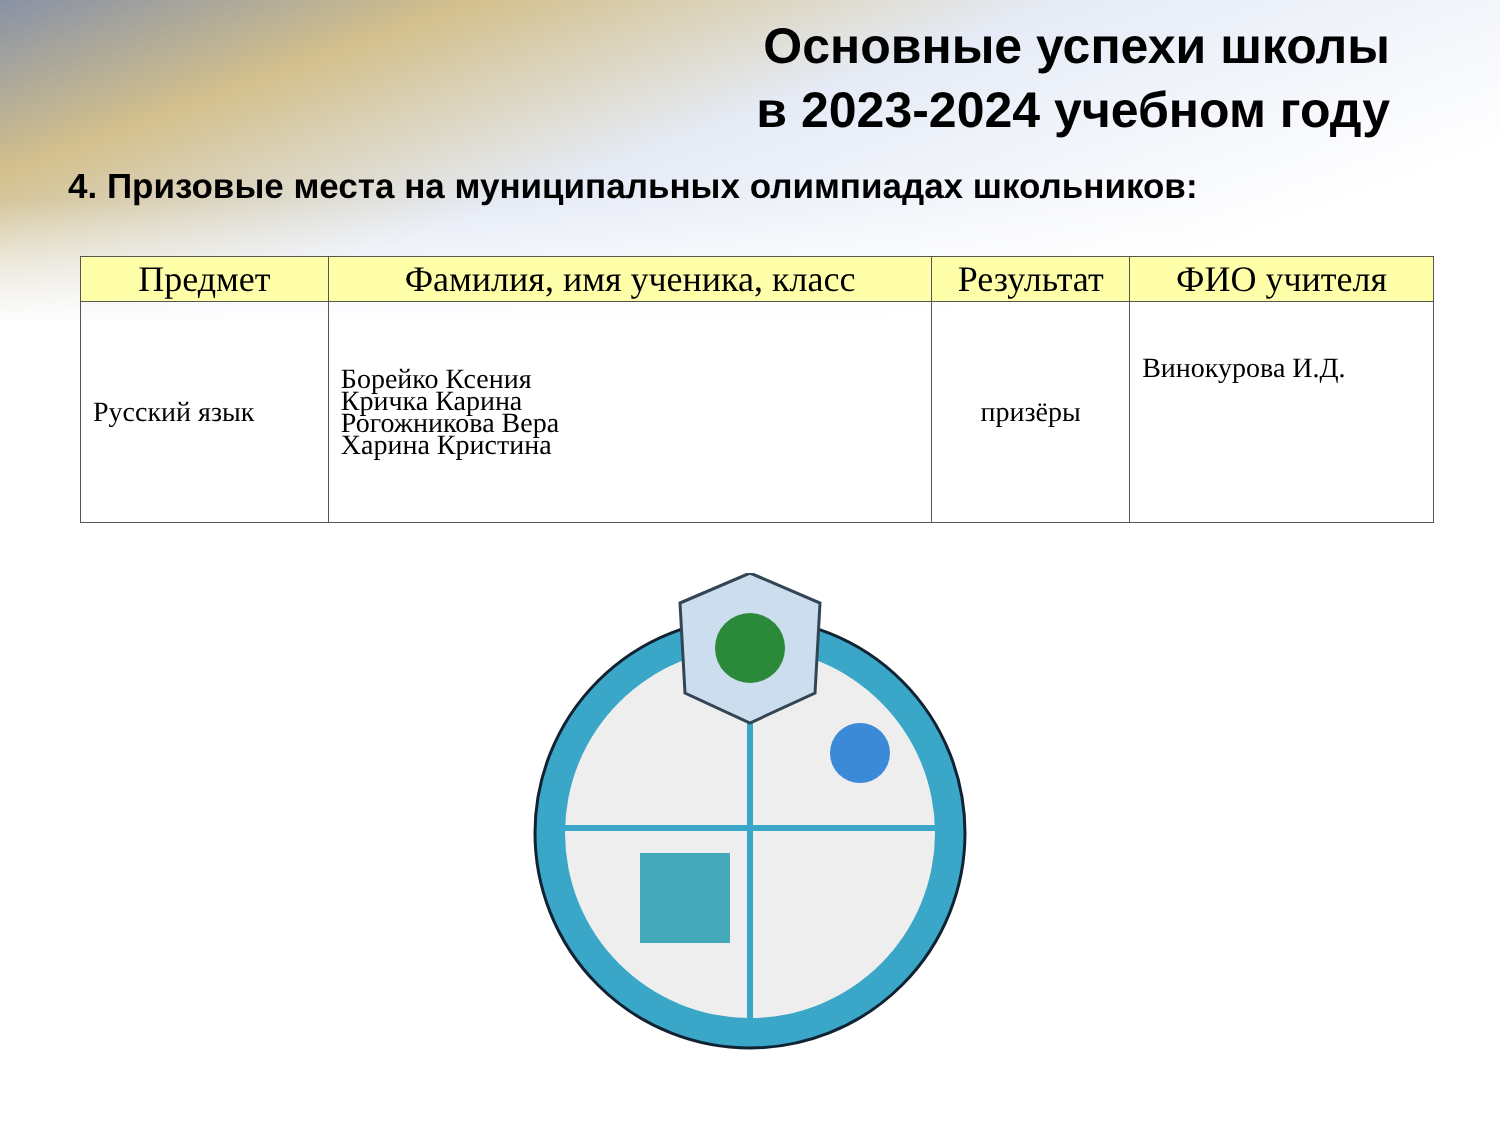Основные успехи школы
в 2023-2024 учебном году
4. Призовые места на муниципальных олимпиадах школьников:
| Предмет | Фамилия, имя ученика, класс | Результат | ФИО учителя |
| --- | --- | --- | --- |
| Русский язык | Борейко Ксения Кричка Карина Рогожникова Вера Харина Кристина | призёры | Винокурова И.Д. |